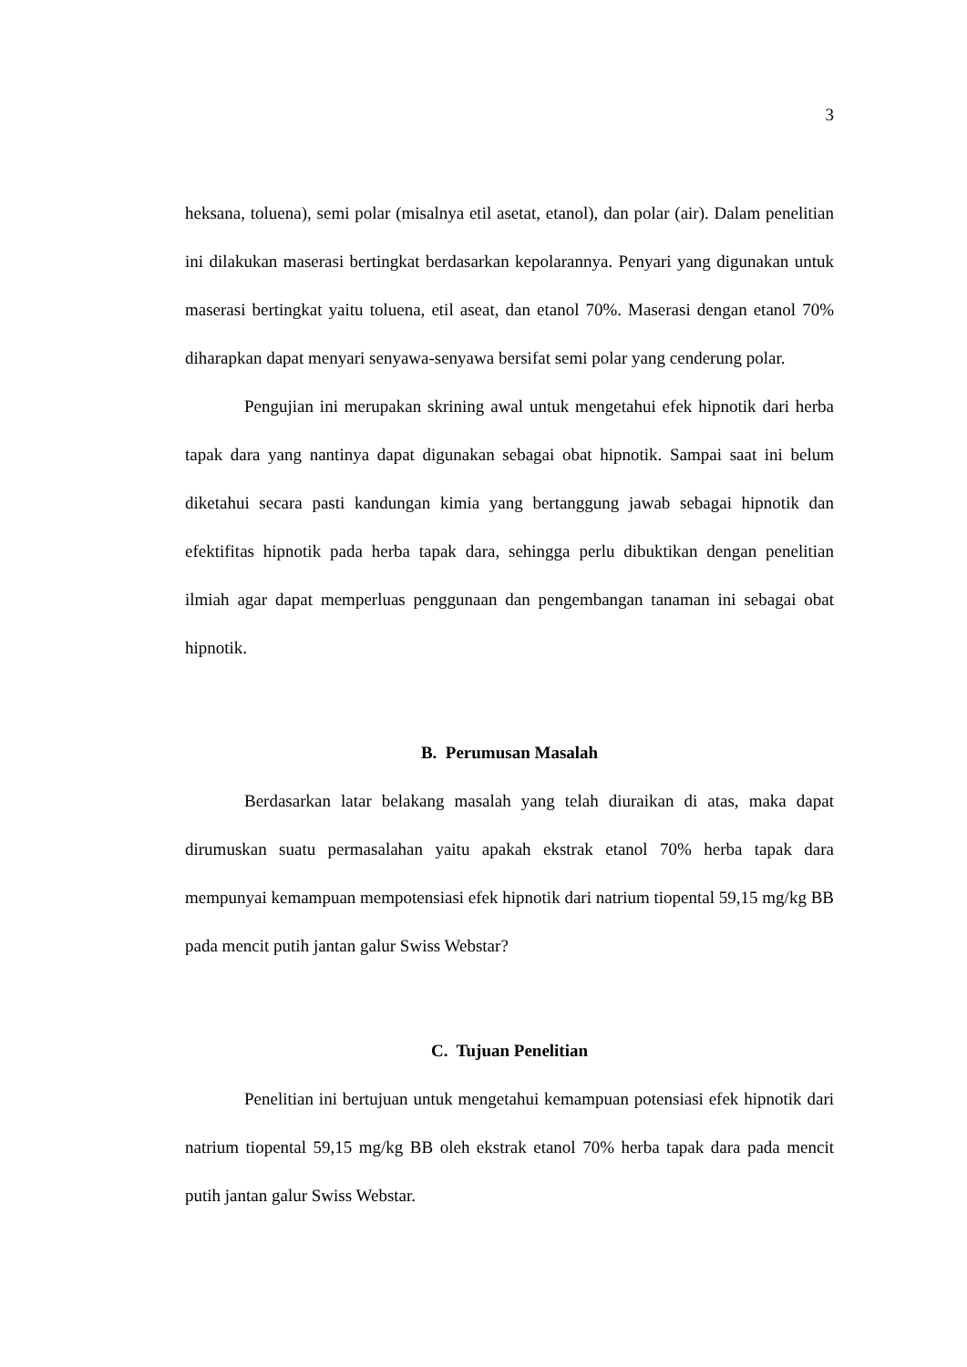3
heksana, toluena), semi polar (misalnya etil asetat, etanol), dan polar (air). Dalam penelitian ini dilakukan maserasi bertingkat berdasarkan kepolarannya. Penyari yang digunakan untuk maserasi bertingkat yaitu toluena, etil aseat, dan etanol 70%. Maserasi dengan etanol 70% diharapkan dapat menyari senyawa-senyawa bersifat semi polar yang cenderung polar.
Pengujian ini merupakan skrining awal untuk mengetahui efek hipnotik dari herba tapak dara yang nantinya dapat digunakan sebagai obat hipnotik. Sampai saat ini belum diketahui secara pasti kandungan kimia yang bertanggung jawab sebagai hipnotik dan efektifitas hipnotik pada herba tapak dara, sehingga perlu dibuktikan dengan penelitian ilmiah agar dapat memperluas penggunaan dan pengembangan tanaman ini sebagai obat hipnotik.
B. Perumusan Masalah
Berdasarkan latar belakang masalah yang telah diuraikan di atas, maka dapat dirumuskan suatu permasalahan yaitu apakah ekstrak etanol 70% herba tapak dara mempunyai kemampuan mempotensiasi efek hipnotik dari natrium tiopental 59,15 mg/kg BB pada mencit putih jantan galur Swiss Webstar?
C. Tujuan Penelitian
Penelitian ini bertujuan untuk mengetahui kemampuan potensiasi efek hipnotik dari natrium tiopental 59,15 mg/kg BB oleh ekstrak etanol 70% herba tapak dara pada mencit putih jantan galur Swiss Webstar.